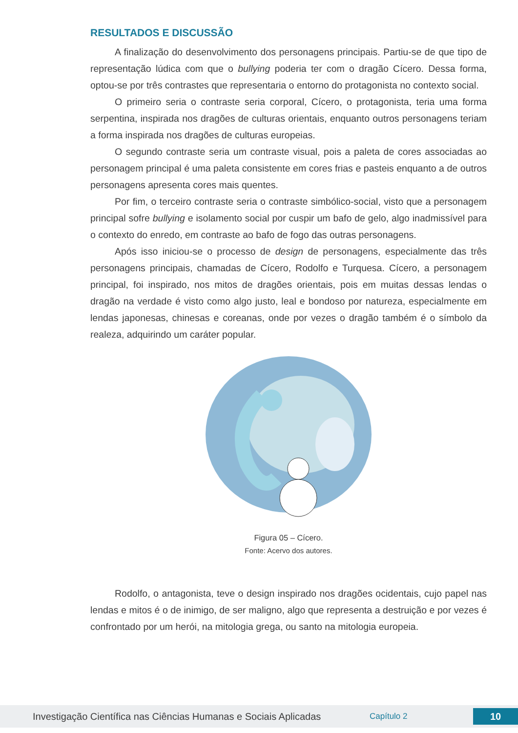RESULTADOS E DISCUSSÃO
A finalização do desenvolvimento dos personagens principais. Partiu-se de que tipo de representação lúdica com que o bullying poderia ter com o dragão Cícero. Dessa forma, optou-se por três contrastes que representaria o entorno do protagonista no contexto social.
O primeiro seria o contraste seria corporal, Cícero, o protagonista, teria uma forma serpentina, inspirada nos dragões de culturas orientais, enquanto outros personagens teriam a forma inspirada nos dragões de culturas europeias.
O segundo contraste seria um contraste visual, pois a paleta de cores associadas ao personagem principal é uma paleta consistente em cores frias e pasteis enquanto a de outros personagens apresenta cores mais quentes.
Por fim, o terceiro contraste seria o contraste simbólico-social, visto que a personagem principal sofre bullying e isolamento social por cuspir um bafo de gelo, algo inadmissível para o contexto do enredo, em contraste ao bafo de fogo das outras personagens.
Após isso iniciou-se o processo de design de personagens, especialmente das três personagens principais, chamadas de Cícero, Rodolfo e Turquesa. Cícero, a personagem principal, foi inspirado, nos mitos de dragões orientais, pois em muitas dessas lendas o dragão na verdade é visto como algo justo, leal e bondoso por natureza, especialmente em lendas japonesas, chinesas e coreanas, onde por vezes o dragão também é o símbolo da realeza, adquirindo um caráter popular.
Figura 05 – Cícero.
Fonte: Acervo dos autores.
Rodolfo, o antagonista, teve o design inspirado nos dragões ocidentais, cujo papel nas lendas e mitos é o de inimigo, de ser maligno, algo que representa a destruição e por vezes é confrontado por um herói, na mitologia grega, ou santo na mitologia europeia.
Investigação Científica nas Ciências Humanas e Sociais Aplicadas
Capítulo 2
10